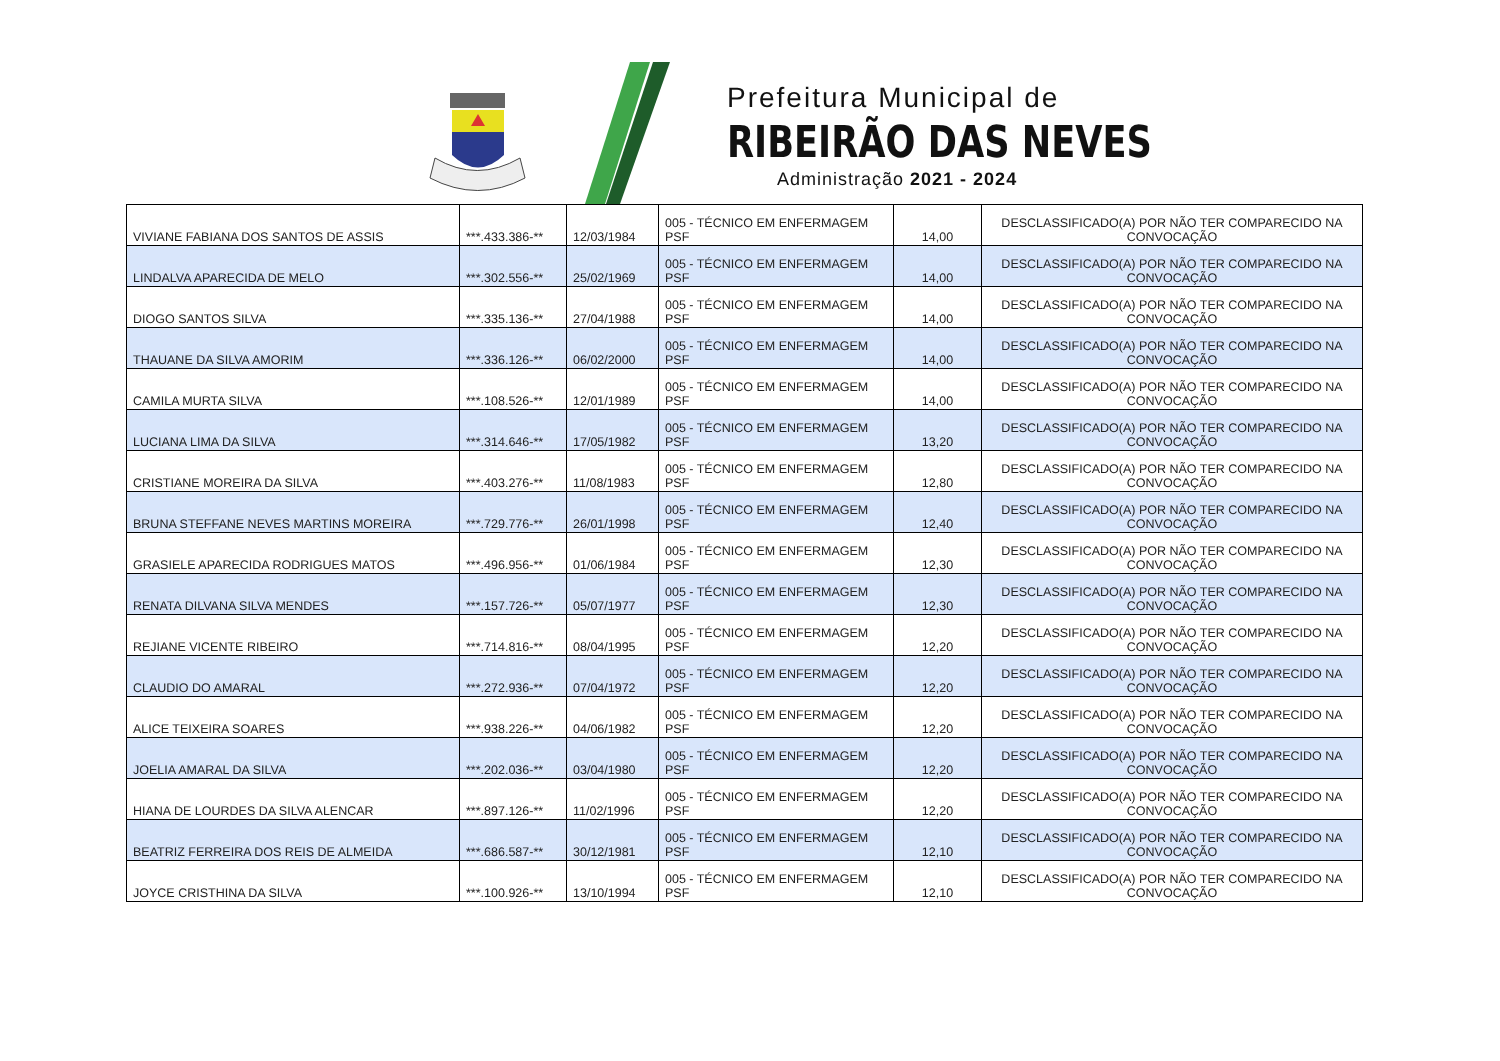Prefeitura Municipal de
RIBEIRÃO DAS NEVES
Administração 2021 - 2024
| VIVIANE FABIANA DOS SANTOS DE ASSIS | ***.433.386-** | 12/03/1984 | 005 - TÉCNICO EM ENFERMAGEM PSF | 14,00 | DESCLASSIFICADO(A) POR NÃO TER COMPARECIDO NA CONVOCAÇÃO |
| LINDALVA APARECIDA DE MELO | ***.302.556-** | 25/02/1969 | 005 - TÉCNICO EM ENFERMAGEM PSF | 14,00 | DESCLASSIFICADO(A) POR NÃO TER COMPARECIDO NA CONVOCAÇÃO |
| DIOGO SANTOS SILVA | ***.335.136-** | 27/04/1988 | 005 - TÉCNICO EM ENFERMAGEM PSF | 14,00 | DESCLASSIFICADO(A) POR NÃO TER COMPARECIDO NA CONVOCAÇÃO |
| THAUANE DA SILVA AMORIM | ***.336.126-** | 06/02/2000 | 005 - TÉCNICO EM ENFERMAGEM PSF | 14,00 | DESCLASSIFICADO(A) POR NÃO TER COMPARECIDO NA CONVOCAÇÃO |
| CAMILA MURTA SILVA | ***.108.526-** | 12/01/1989 | 005 - TÉCNICO EM ENFERMAGEM PSF | 14,00 | DESCLASSIFICADO(A) POR NÃO TER COMPARECIDO NA CONVOCAÇÃO |
| LUCIANA LIMA DA SILVA | ***.314.646-** | 17/05/1982 | 005 - TÉCNICO EM ENFERMAGEM PSF | 13,20 | DESCLASSIFICADO(A) POR NÃO TER COMPARECIDO NA CONVOCAÇÃO |
| CRISTIANE MOREIRA DA SILVA | ***.403.276-** | 11/08/1983 | 005 - TÉCNICO EM ENFERMAGEM PSF | 12,80 | DESCLASSIFICADO(A) POR NÃO TER COMPARECIDO NA CONVOCAÇÃO |
| BRUNA STEFFANE NEVES MARTINS MOREIRA | ***.729.776-** | 26/01/1998 | 005 - TÉCNICO EM ENFERMAGEM PSF | 12,40 | DESCLASSIFICADO(A) POR NÃO TER COMPARECIDO NA CONVOCAÇÃO |
| GRASIELE APARECIDA RODRIGUES MATOS | ***.496.956-** | 01/06/1984 | 005 - TÉCNICO EM ENFERMAGEM PSF | 12,30 | DESCLASSIFICADO(A) POR NÃO TER COMPARECIDO NA CONVOCAÇÃO |
| RENATA DILVANA SILVA MENDES | ***.157.726-** | 05/07/1977 | 005 - TÉCNICO EM ENFERMAGEM PSF | 12,30 | DESCLASSIFICADO(A) POR NÃO TER COMPARECIDO NA CONVOCAÇÃO |
| REJIANE VICENTE RIBEIRO | ***.714.816-** | 08/04/1995 | 005 - TÉCNICO EM ENFERMAGEM PSF | 12,20 | DESCLASSIFICADO(A) POR NÃO TER COMPARECIDO NA CONVOCAÇÃO |
| CLAUDIO DO AMARAL | ***.272.936-** | 07/04/1972 | 005 - TÉCNICO EM ENFERMAGEM PSF | 12,20 | DESCLASSIFICADO(A) POR NÃO TER COMPARECIDO NA CONVOCAÇÃO |
| ALICE TEIXEIRA SOARES | ***.938.226-** | 04/06/1982 | 005 - TÉCNICO EM ENFERMAGEM PSF | 12,20 | DESCLASSIFICADO(A) POR NÃO TER COMPARECIDO NA CONVOCAÇÃO |
| JOELIA AMARAL DA SILVA | ***.202.036-** | 03/04/1980 | 005 - TÉCNICO EM ENFERMAGEM PSF | 12,20 | DESCLASSIFICADO(A) POR NÃO TER COMPARECIDO NA CONVOCAÇÃO |
| HIANA DE LOURDES DA SILVA ALENCAR | ***.897.126-** | 11/02/1996 | 005 - TÉCNICO EM ENFERMAGEM PSF | 12,20 | DESCLASSIFICADO(A) POR NÃO TER COMPARECIDO NA CONVOCAÇÃO |
| BEATRIZ FERREIRA DOS REIS DE ALMEIDA | ***.686.587-** | 30/12/1981 | 005 - TÉCNICO EM ENFERMAGEM PSF | 12,10 | DESCLASSIFICADO(A) POR NÃO TER COMPARECIDO NA CONVOCAÇÃO |
| JOYCE CRISTHINA DA SILVA | ***.100.926-** | 13/10/1994 | 005 - TÉCNICO EM ENFERMAGEM PSF | 12,10 | DESCLASSIFICADO(A) POR NÃO TER COMPARECIDO NA CONVOCAÇÃO |